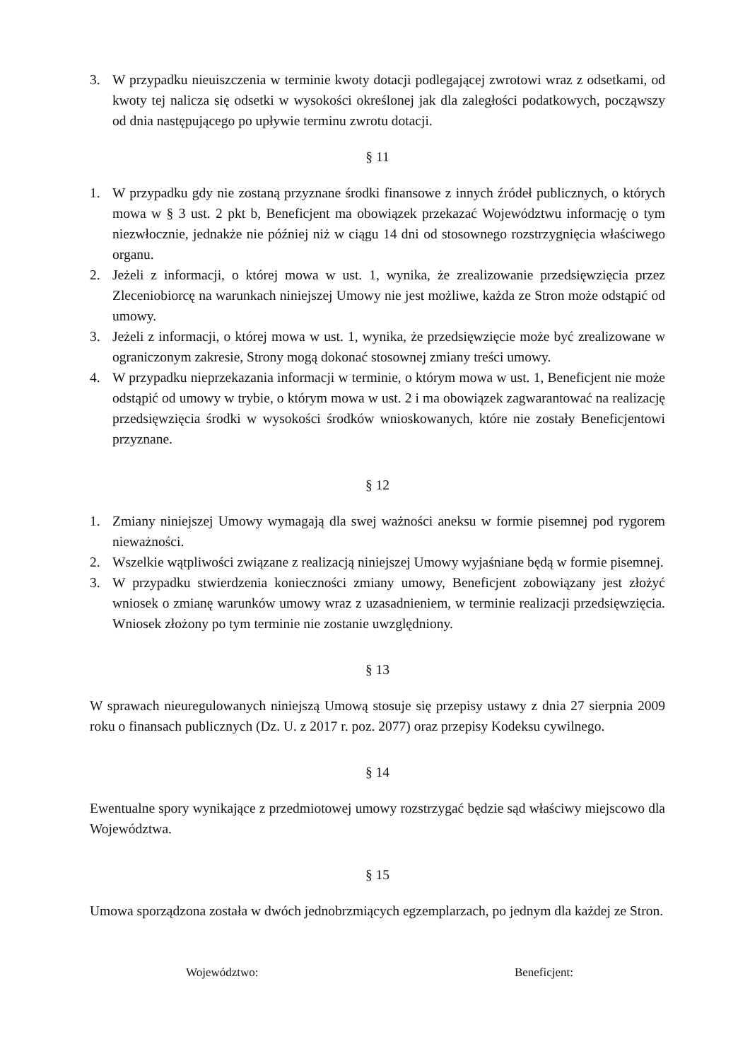3. W przypadku nieuiszczenia w terminie kwoty dotacji podlegającej zwrotowi wraz z odsetkami, od kwoty tej nalicza się odsetki w wysokości określonej jak dla zaległości podatkowych, począwszy od dnia następującego po upływie terminu zwrotu dotacji.
§ 11
1. W przypadku gdy nie zostaną przyznane środki finansowe z innych źródeł publicznych, o których mowa w § 3 ust. 2 pkt b, Beneficjent ma obowiązek przekazać Województwu informację o tym niezwłocznie, jednakże nie później niż w ciągu 14 dni od stosownego rozstrzygnięcia właściwego organu.
2. Jeżeli z informacji, o której mowa w ust. 1, wynika, że zrealizowanie przedsięwzięcia przez Zleceniobiorcę na warunkach niniejszej Umowy nie jest możliwe, każda ze Stron może odstąpić od umowy.
3. Jeżeli z informacji, o której mowa w ust. 1, wynika, że przedsięwzięcie może być zrealizowane w ograniczonym zakresie, Strony mogą dokonać stosownej zmiany treści umowy.
4. W przypadku nieprzekazania informacji w terminie, o którym mowa w ust. 1, Beneficjent nie może odstąpić od umowy w trybie, o którym mowa w ust. 2 i ma obowiązek zagwarantować na realizację przedsięwzięcia środki w wysokości środków wnioskowanych, które nie zostały Beneficjentowi przyznane.
§ 12
1. Zmiany niniejszej Umowy wymagają dla swej ważności aneksu w formie pisemnej pod rygorem nieważności.
2. Wszelkie wątpliwości związane z realizacją niniejszej Umowy wyjaśniane będą w formie pisemnej.
3. W przypadku stwierdzenia konieczności zmiany umowy, Beneficjent zobowiązany jest złożyć wniosek o zmianę warunków umowy wraz z uzasadnieniem, w terminie realizacji przedsięwzięcia. Wniosek złożony po tym terminie nie zostanie uwzględniony.
§ 13
W sprawach nieuregulowanych niniejszą Umową stosuje się przepisy ustawy z dnia 27 sierpnia 2009 roku o finansach publicznych (Dz. U. z 2017 r. poz. 2077) oraz przepisy Kodeksu cywilnego.
§ 14
Ewentualne spory wynikające z przedmiotowej umowy rozstrzygać będzie sąd właściwy miejscowo dla Województwa.
§ 15
Umowa sporządzona została w dwóch jednobrzmiących egzemplarzach, po jednym dla każdej ze Stron.
Województwo: Beneficjent: